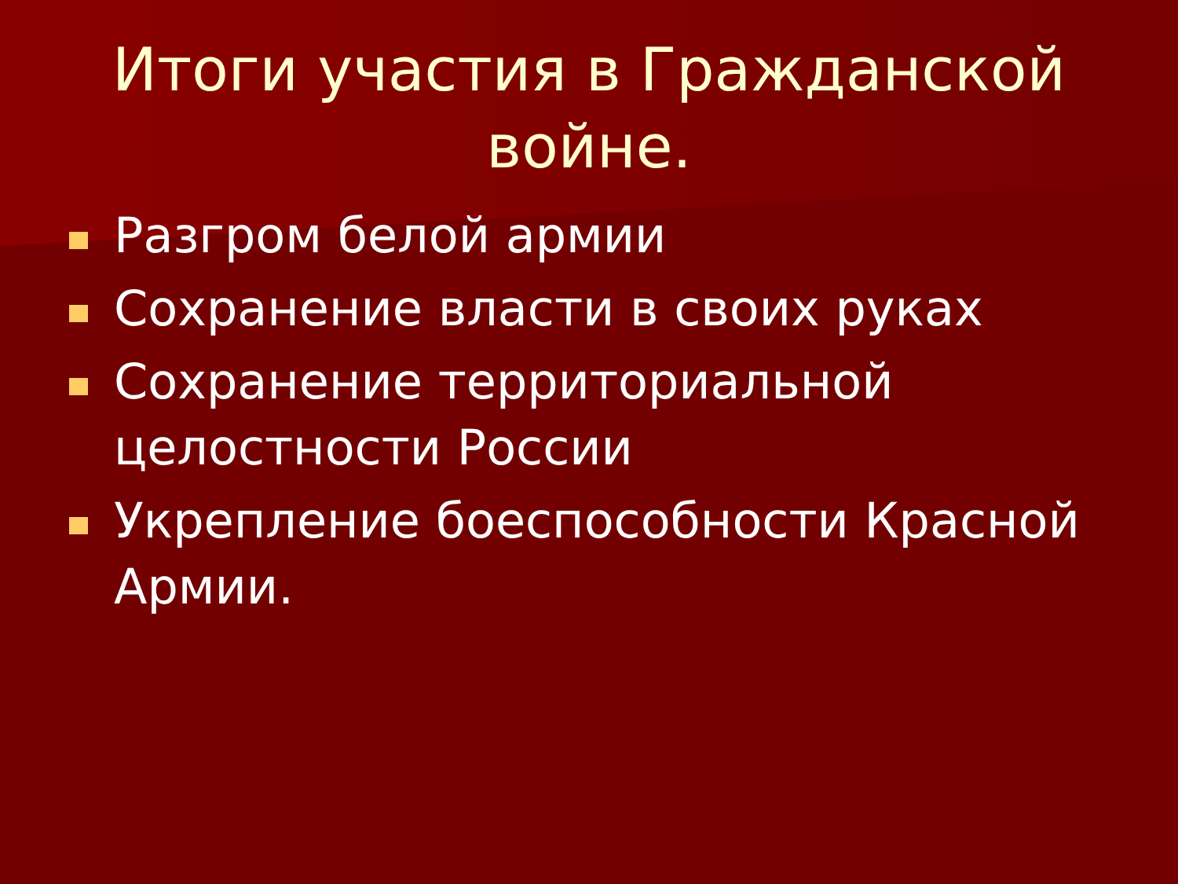Итоги участия в Гражданской войне.
Разгром белой армии
Сохранение власти в своих руках
Сохранение территориальной целостности России
Укрепление боеспособности Красной Армии.